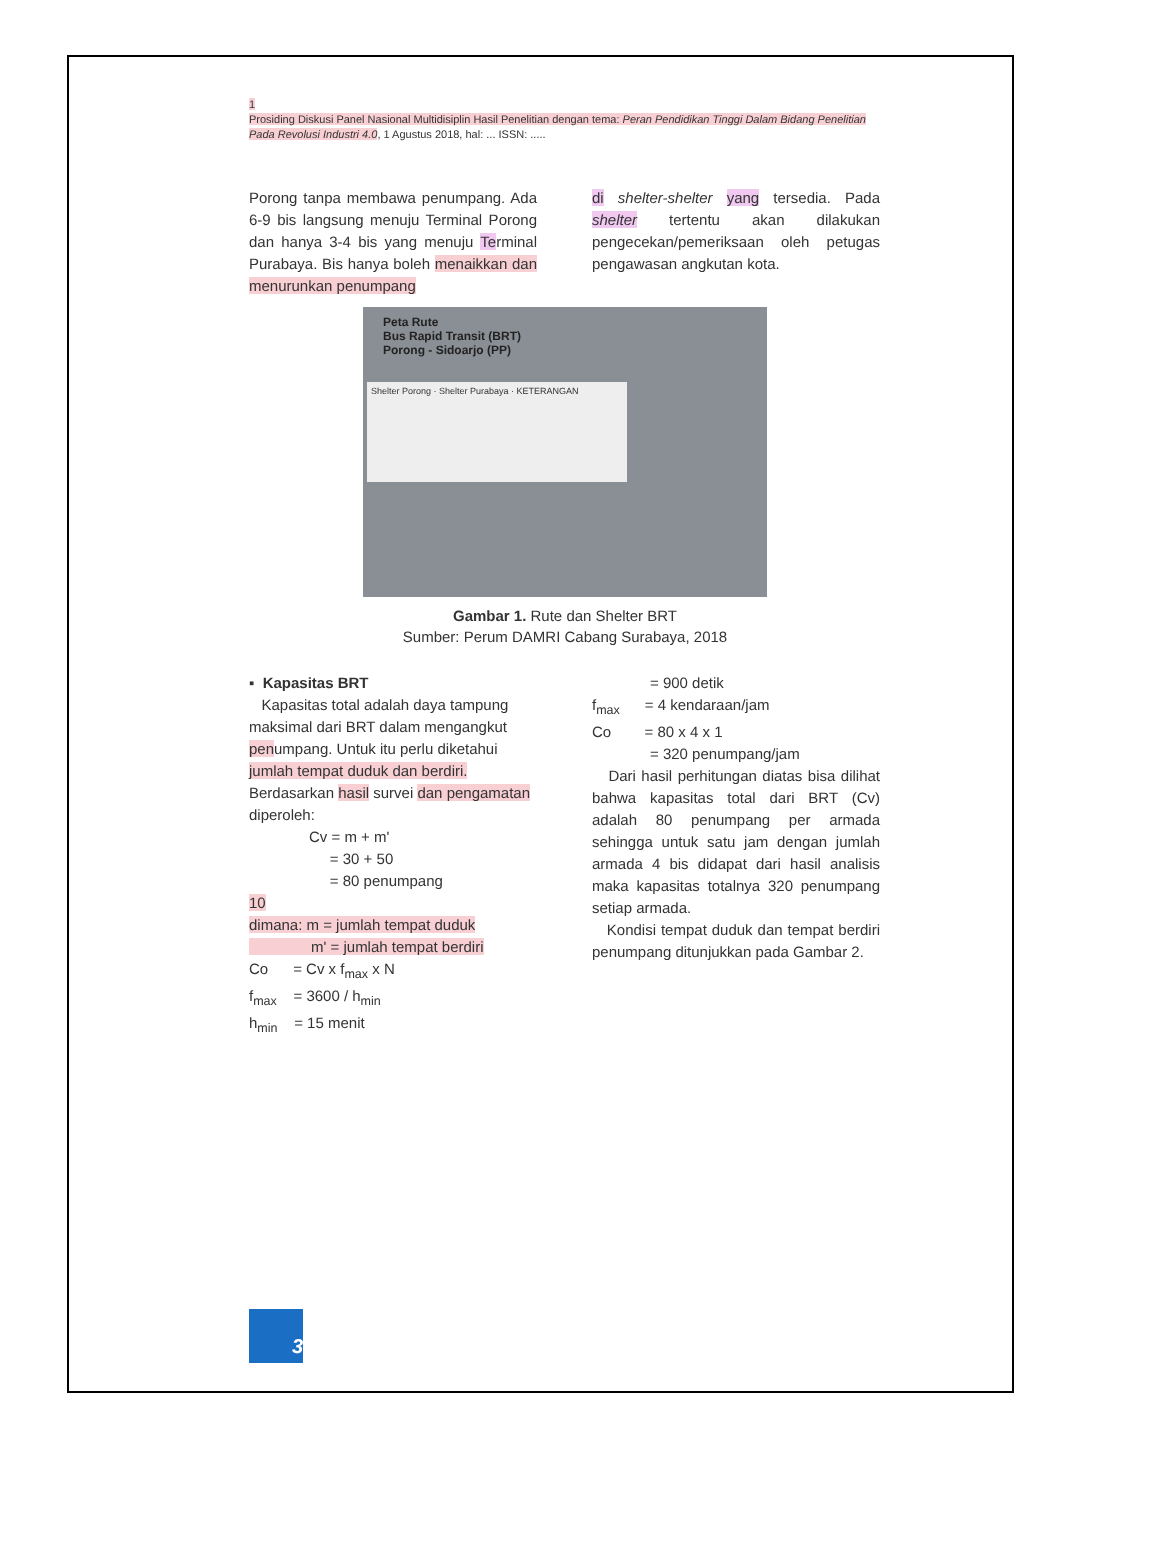1
Prosiding Diskusi Panel Nasional Multidisiplin Hasil Penelitian dengan tema: Peran Pendidikan Tinggi Dalam Bidang Penelitian Pada Revolusi Industri 4.0, 1 Agustus 2018, hal: ... ISSN: .....
Porong tanpa membawa penumpang. Ada 6-9 bis langsung menuju Terminal Porong dan hanya 3-4 bis yang menuju Terminal Purabaya. Bis hanya boleh menaikkan dan menurunkan penumpang
di shelter-shelter yang tersedia. Pada shelter tertentu akan dilakukan pengecekan/pemeriksaan oleh petugas pengawasan angkutan kota.
Peta Rute
Bus Rapid Transit (BRT)
Porong - Sidoarjo (PP)
Shelter Porong · Shelter Purabaya · KETERANGAN
Gambar 1. Rute dan Shelter BRT
Sumber: Perum DAMRI Cabang Surabaya, 2018
▪ Kapasitas BRT
Kapasitas total adalah daya tampung maksimal dari BRT dalam mengangkut penumpang. Untuk itu perlu diketahui jumlah tempat duduk dan berdiri. Berdasarkan hasil survei dan pengamatan diperoleh:
Cv = m + m'
= 30 + 50
= 80 penumpang
10
dimana: m = jumlah tempat duduk
m' = jumlah tempat berdiri
Co = Cv x f<sub>max</sub> x N
f<sub>max</sub> = 3600 / h<sub>min</sub>
h<sub>min</sub> = 15 menit
= 900 detik
f<sub>max</sub> = 4 kendaraan/jam
Co = 80 x 4 x 1
= 320 penumpang/jam
Dari hasil perhitungan diatas bisa dilihat bahwa kapasitas total dari BRT (Cv) adalah 80 penumpang per armada sehingga untuk satu jam dengan jumlah armada 4 bis didapat dari hasil analisis maka kapasitas totalnya 320 penumpang setiap armada.
Kondisi tempat duduk dan tempat berdiri penumpang ditunjukkan pada Gambar 2.
3